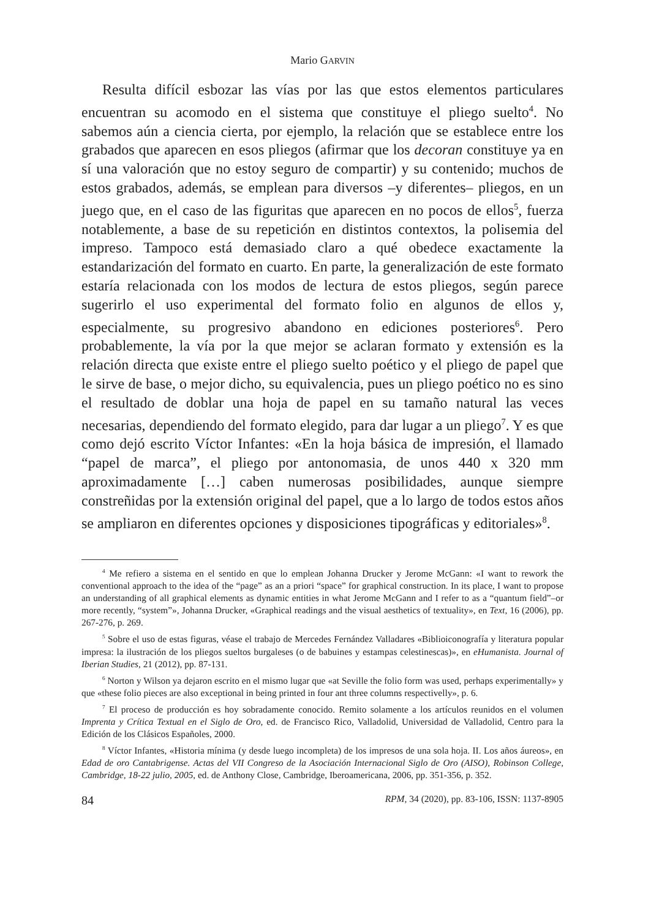Mario GARVIN
Resulta difícil esbozar las vías por las que estos elementos particulares encuentran su acomodo en el sistema que constituye el pliego suelto<sup>4</sup>. No sabemos aún a ciencia cierta, por ejemplo, la relación que se establece entre los grabados que aparecen en esos pliegos (afirmar que los decoran constituye ya en sí una valoración que no estoy seguro de compartir) y su contenido; muchos de estos grabados, además, se emplean para diversos –y diferentes– pliegos, en un juego que, en el caso de las figuritas que aparecen en no pocos de ellos<sup>5</sup>, fuerza notablemente, a base de su repetición en distintos contextos, la polisemia del impreso. Tampoco está demasiado claro a qué obedece exactamente la estandarización del formato en cuarto. En parte, la generalización de este formato estaría relacionada con los modos de lectura de estos pliegos, según parece sugerirlo el uso experimental del formato folio en algunos de ellos y, especialmente, su progresivo abandono en ediciones posteriores<sup>6</sup>. Pero probablemente, la vía por la que mejor se aclaran formato y extensión es la relación directa que existe entre el pliego suelto poético y el pliego de papel que le sirve de base, o mejor dicho, su equivalencia, pues un pliego poético no es sino el resultado de doblar una hoja de papel en su tamaño natural las veces necesarias, dependiendo del formato elegido, para dar lugar a un pliego<sup>7</sup>. Y es que como dejó escrito Víctor Infantes: «En la hoja básica de impresión, el llamado “papel de marca”, el pliego por antonomasia, de unos 440 x 320 mm aproximadamente […] caben numerosas posibilidades, aunque siempre constreñidas por la extensión original del papel, que a lo largo de todos estos años se ampliaron en diferentes opciones y disposiciones tipográficas y editoriales»<sup>8</sup>.
<sup>4</sup> Me refiero a sistema en el sentido en que lo emplean Johanna Drucker y Jerome McGann: «I want to rework the conventional approach to the idea of the “page” as an a priori “space” for graphical construction. In its place, I want to propose an understanding of all graphical elements as dynamic entities in what Jerome McGann and I refer to as a “quantum field”–or more recently, “system”», Johanna Drucker, «Graphical readings and the visual aesthetics of textuality», en Text, 16 (2006), pp. 267-276, p. 269.
<sup>5</sup> Sobre el uso de estas figuras, véase el trabajo de Mercedes Fernández Valladares «Biblioiconografía y literatura popular impresa: la ilustración de los pliegos sueltos burgaleses (o de babuines y estampas celestinescas)», en eHumanista. Journal of Iberian Studies, 21 (2012), pp. 87-131.
<sup>6</sup> Norton y Wilson ya dejaron escrito en el mismo lugar que «at Seville the folio form was used, perhaps experimentally» y que «these folio pieces are also exceptional in being printed in four ant three columns respectivelly», p. 6.
<sup>7</sup> El proceso de producción es hoy sobradamente conocido. Remito solamente a los artículos reunidos en el volumen Imprenta y Crítica Textual en el Siglo de Oro, ed. de Francisco Rico, Valladolid, Universidad de Valladolid, Centro para la Edición de los Clásicos Españoles, 2000.
<sup>8</sup> Víctor Infantes, «Historia mínima (y desde luego incompleta) de los impresos de una sola hoja. II. Los años áureos», en Edad de oro Cantabrigense. Actas del VII Congreso de la Asociación Internacional Siglo de Oro (AISO), Robinson College, Cambridge, 18-22 julio, 2005, ed. de Anthony Close, Cambridge, Iberoamericana, 2006, pp. 351-356, p. 352.
84 RPM, 34 (2020), pp. 83-106, ISSN: 1137-8905